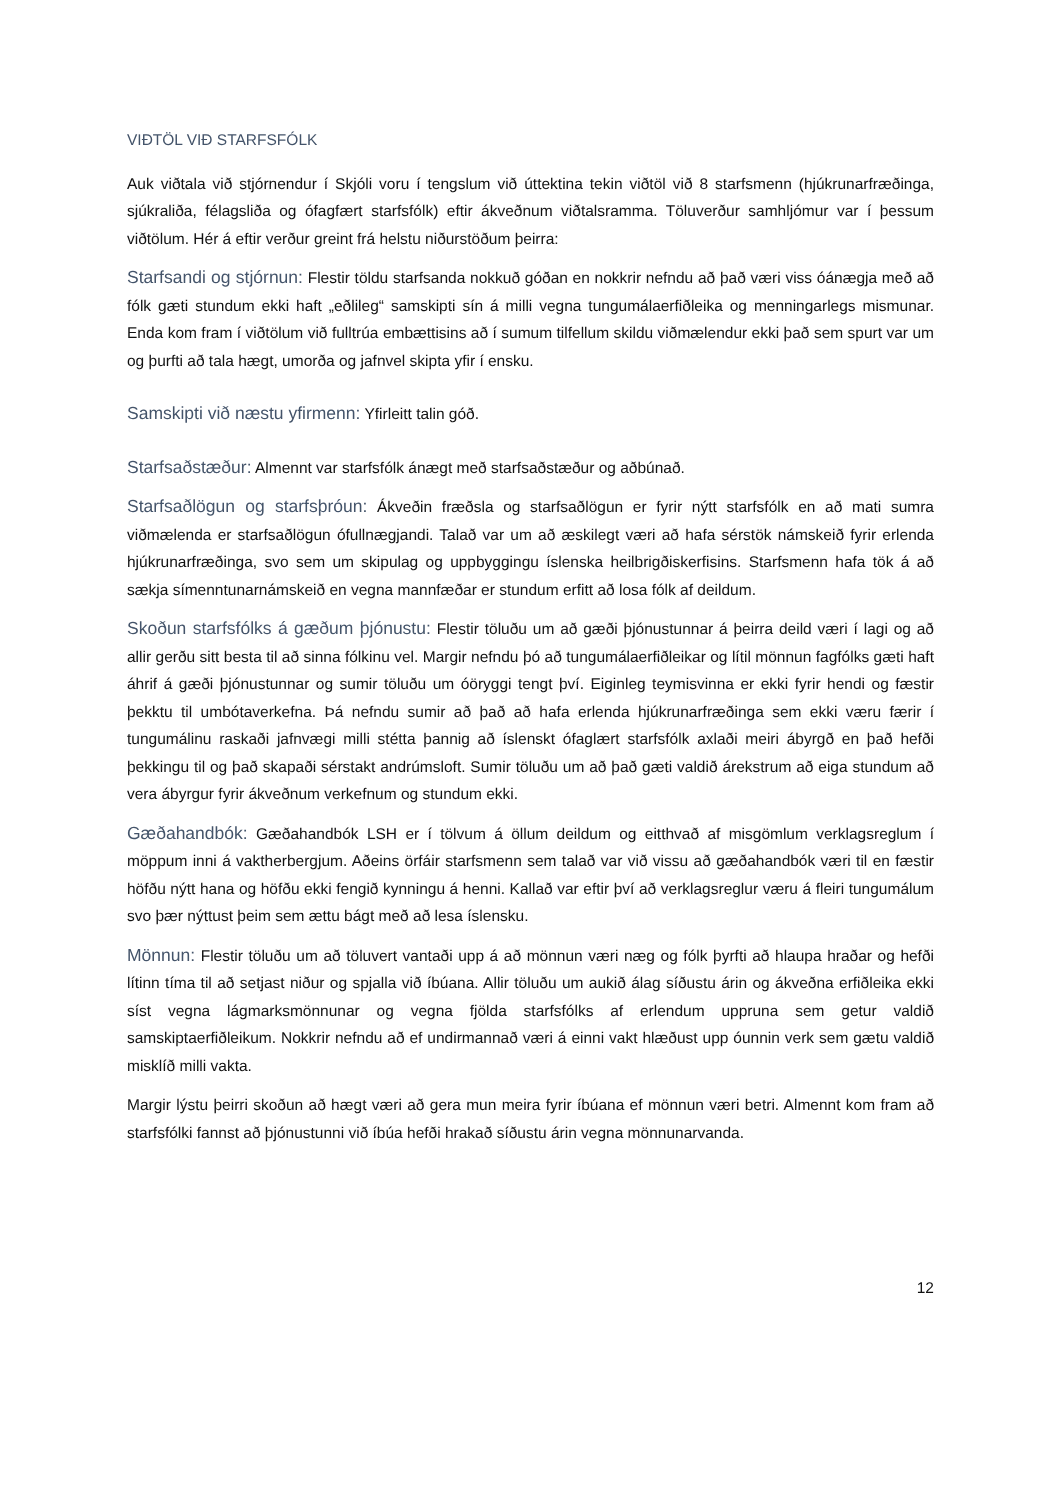VIÐTÖL VIÐ STARFSFÓLK
Auk viðtala við stjórnendur í Skjóli voru í tengslum við úttektina tekin viðtöl við 8 starfsmenn (hjúkrunarfræðinga, sjúkraliða, félagsliða og ófagfært starfsfólk) eftir ákveðnum viðtalsramma. Töluverður samhljómur var í þessum viðtölum. Hér á eftir verður greint frá helstu niðurstöðum þeirra:
Starfsandi og stjórnun: Flestir töldu starfsanda nokkuð góðan en nokkrir nefndu að það væri viss óánægja með að fólk gæti stundum ekki haft „eðlileg“ samskipti sín á milli vegna tungumálaerfiðleika og menningarlegs mismunar. Enda kom fram í viðtölum við fulltrúa embættisins að í sumum tilfellum skildu viðmælendur ekki það sem spurt var um og þurfti að tala hægt, umorða og jafnvel skipta yfir í ensku.
Samskipti við næstu yfirmenn: Yfirleitt talin góð.
Starfsaðstæður: Almennt var starfsfólk ánægt með starfsaðstæður og aðbúnað.
Starfsaðlögun og starfsþróun: Ákveðin fræðsla og starfsaðlögun er fyrir nýtt starfsfólk en að mati sumra viðmælenda er starfsaðlögun ófullnægjandi. Talað var um að æskilegt væri að hafa sérstök námskeið fyrir erlenda hjúkrunarfræðinga, svo sem um skipulag og uppbyggingu íslenska heilbrigðiskerfisins. Starfsmenn hafa tök á að sækja símenntunarnámskeið en vegna mannfæðar er stundum erfitt að losa fólk af deildum.
Skoðun starfsfólks á gæðum þjónustu: Flestir töluðu um að gæði þjónustunnar á þeirra deild væri í lagi og að allir gerðu sitt besta til að sinna fólkinu vel. Margir nefndu þó að tungumálaerfiðleikar og lítil mönnun fagfólks gæti haft áhrif á gæði þjónustunnar og sumir töluðu um óöryggi tengt því. Eiginleg teymisvinna er ekki fyrir hendi og fæstir þekktu til umbótaverkefna. Þá nefndu sumir að það að hafa erlenda hjúkrunarfræðinga sem ekki væru færir í tungumálinu raskaði jafnvægi milli stétta þannig að íslenskt ófaglært starfsfólk axlaði meiri ábyrgð en það hefði þekkingu til og það skapaði sérstakt andrúmsloft. Sumir töluðu um að það gæti valdið árekstrum að eiga stundum að vera ábyrgur fyrir ákveðnum verkefnum og stundum ekki.
Gæðahandbók: Gæðahandbók LSH er í tölvum á öllum deildum og eitthvað af misgömlum verklagsreglum í möppum inni á vaktherbergjum. Aðeins örfáir starfsmenn sem talað var við vissu að gæðahandbók væri til en fæstir höfðu nýtt hana og höfðu ekki fengið kynningu á henni. Kallað var eftir því að verklagsreglur væru á fleiri tungumálum svo þær nýttust þeim sem ættu bágt með að lesa íslensku.
Mönnun: Flestir töluðu um að töluvert vantaði upp á að mönnun væri næg og fólk þyrfti að hlaupa hraðar og hefði lítinn tíma til að setjast niður og spjalla við íbúana. Allir töluðu um aukið álag síðustu árin og ákveðna erfiðleika ekki síst vegna lágmarksmönnunar og vegna fjölda starfsfólks af erlendum uppruna sem getur valdið samskiptaerfiðleikum. Nokkrir nefndu að ef undirmannað væri á einni vakt hlæðust upp óunnin verk sem gætu valdið misklíð milli vakta.
Margir lýstu þeirri skoðun að hægt væri að gera mun meira fyrir íbúana ef mönnun væri betri. Almennt kom fram að starfsfólki fannst að þjónustunni við íbúa hefði hrakað síðustu árin vegna mönnunarvanda.
12